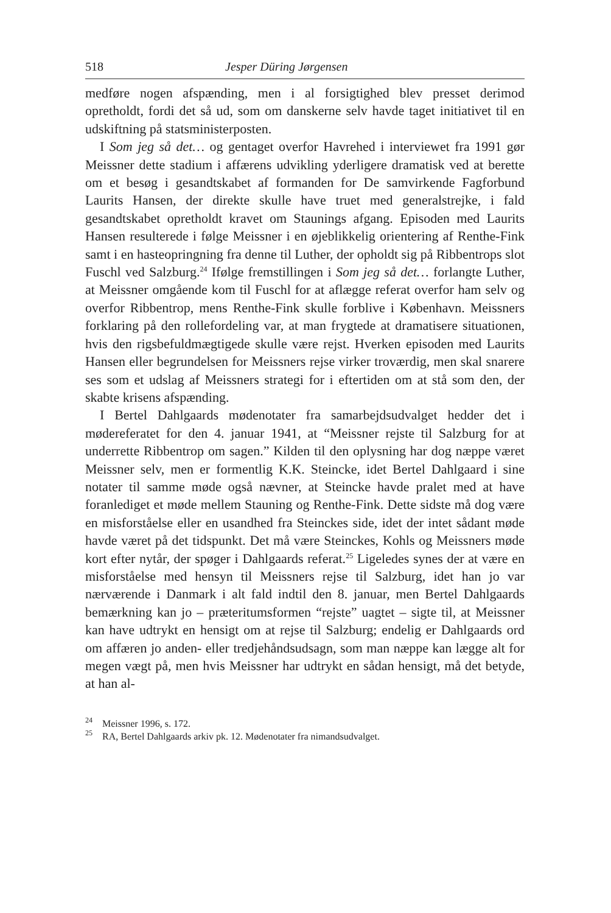518 Jesper Düring Jørgensen
medføre nogen afspænding, men i al forsigtighed blev presset derimod opretholdt, fordi det så ud, som om danskerne selv havde taget initiativet til en udskiftning på statsministerposten.
I Som jeg så det… og gentaget overfor Havrehed i interviewet fra 1991 gør Meissner dette stadium i affærens udvikling yderligere dramatisk ved at berette om et besøg i gesandtskabet af formanden for De samvirkende Fagforbund Laurits Hansen, der direkte skulle have truet med generalstrejke, i fald gesandtskabet opretholdt kravet om Staunings afgang. Episoden med Laurits Hansen resulterede i følge Meissner i en øjeblikkelig orientering af Renthe-Fink samt i en hasteopringning fra denne til Luther, der opholdt sig på Ribbentrops slot Fuschl ved Salzburg.<sup>24</sup> Ifølge fremstillingen i Som jeg så det… forlangte Luther, at Meissner omgående kom til Fuschl for at aflægge referat overfor ham selv og overfor Ribbentrop, mens Renthe-Fink skulle forblive i København. Meissners forklaring på den rollefordeling var, at man frygtede at dramatisere situationen, hvis den rigsbefuldmægtigede skulle være rejst. Hverken episoden med Laurits Hansen eller begrundelsen for Meissners rejse virker troværdig, men skal snarere ses som et udslag af Meissners strategi for i eftertiden om at stå som den, der skabte krisens afspænding.
I Bertel Dahlgaards mødenotater fra samarbejdsudvalget hedder det i mødereferatet for den 4. januar 1941, at “Meissner rejste til Salzburg for at underrette Ribbentrop om sagen.” Kilden til den oplysning har dog næppe været Meissner selv, men er formentlig K.K. Steincke, idet Bertel Dahlgaard i sine notater til samme møde også nævner, at Steincke havde pralet med at have foranlediget et møde mellem Stauning og Renthe-Fink. Dette sidste må dog være en misforståelse eller en usandhed fra Steinckes side, idet der intet sådant møde havde været på det tidspunkt. Det må være Steinckes, Kohls og Meissners møde kort efter nytår, der spøger i Dahlgaards referat.<sup>25</sup> Ligeledes synes der at være en misforståelse med hensyn til Meissners rejse til Salzburg, idet han jo var nærværende i Danmark i alt fald indtil den 8. januar, men Bertel Dahlgaards bemærkning kan jo – præteritumsformen “rejste” uagtet – sigte til, at Meissner kan have udtrykt en hensigt om at rejse til Salzburg; endelig er Dahlgaards ord om affæren jo anden- eller tredjehåndsudsagn, som man næppe kan lægge alt for megen vægt på, men hvis Meissner har udtrykt en sådan hensigt, må det betyde, at han al-
<sup>24</sup> Meissner 1996, s. 172.
<sup>25</sup> RA, Bertel Dahlgaards arkiv pk. 12. Mødenotater fra nimandsudvalget.